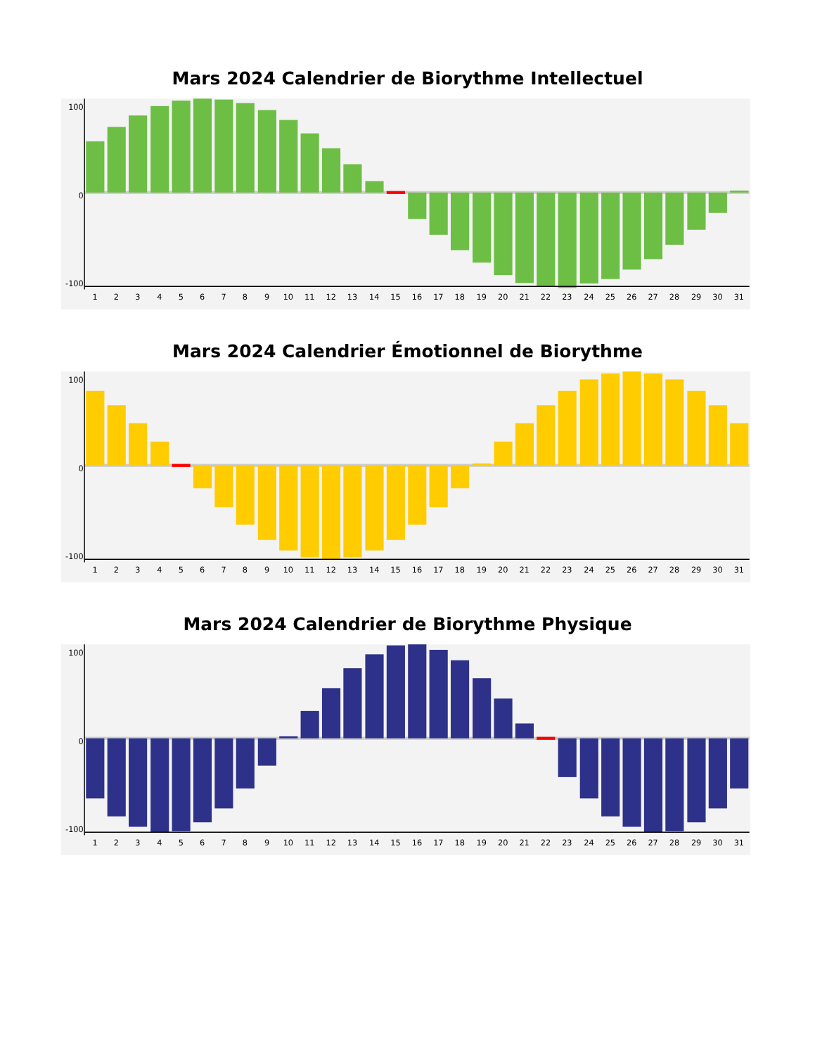Mars 2024 Calendrier de Biorythme Intellectuel
100
0
-100
1
2
3
4
5
6
7
8
9
10
11
12
13
14
15
16
17
18
19
20
21
22
23
24
25
26
27
28
29
30
31
Mars 2024 Calendrier Émotionnel de Biorythme
100
0
-100
1
2
3
4
5
6
7
8
9
10
11
12
13
14
15
16
17
18
19
20
21
22
23
24
25
26
27
28
29
30
31
Mars 2024 Calendrier de Biorythme Physique
100
0
-100
1
2
3
4
5
6
7
8
9
10
11
12
13
14
15
16
17
18
19
20
21
22
23
24
25
26
27
28
29
30
31